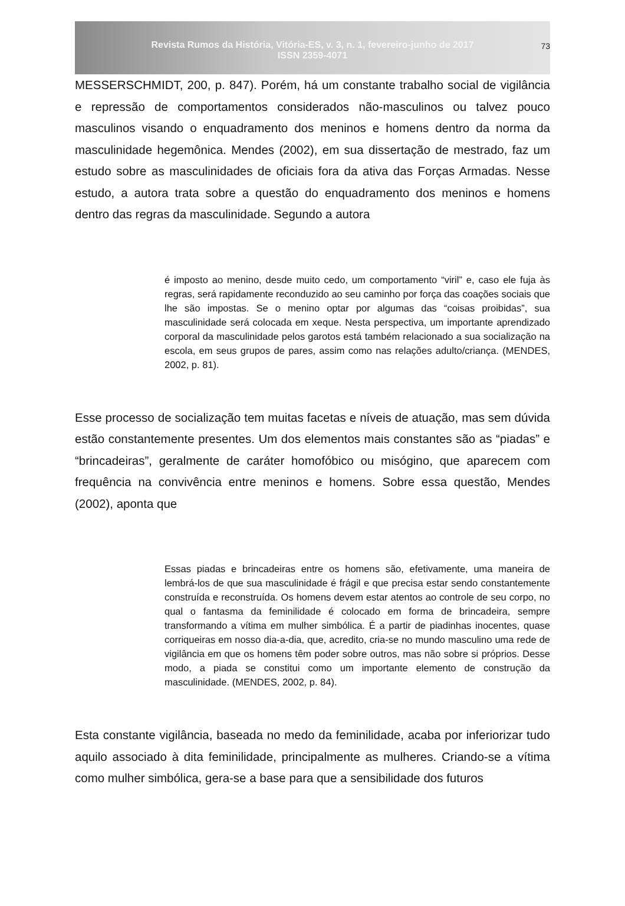Revista Rumos da História, Vitória-ES, v. 3, n. 1, fevereiro-junho de 2017
ISSN 2359-4071
73
MESSERSCHMIDT, 200, p. 847). Porém, há um constante trabalho social de vigilância e repressão de comportamentos considerados não-masculinos ou talvez pouco masculinos visando o enquadramento dos meninos e homens dentro da norma da masculinidade hegemônica. Mendes (2002), em sua dissertação de mestrado, faz um estudo sobre as masculinidades de oficiais fora da ativa das Forças Armadas. Nesse estudo, a autora trata sobre a questão do enquadramento dos meninos e homens dentro das regras da masculinidade. Segundo a autora
é imposto ao menino, desde muito cedo, um comportamento “viril” e, caso ele fuja às regras, será rapidamente reconduzido ao seu caminho por força das coações sociais que lhe são impostas. Se o menino optar por algumas das “coisas proibidas”, sua masculinidade será colocada em xeque. Nesta perspectiva, um importante aprendizado corporal da masculinidade pelos garotos está também relacionado a sua socialização na escola, em seus grupos de pares, assim como nas relações adulto/criança. (MENDES, 2002, p. 81).
Esse processo de socialização tem muitas facetas e níveis de atuação, mas sem dúvida estão constantemente presentes. Um dos elementos mais constantes são as “piadas” e “brincadeiras”, geralmente de caráter homofóbico ou misógino, que aparecem com frequência na convivência entre meninos e homens. Sobre essa questão, Mendes (2002), aponta que
Essas piadas e brincadeiras entre os homens são, efetivamente, uma maneira de lembrá-los de que sua masculinidade é frágil e que precisa estar sendo constantemente construída e reconstruída. Os homens devem estar atentos ao controle de seu corpo, no qual o fantasma da feminilidade é colocado em forma de brincadeira, sempre transformando a vítima em mulher simbólica. É a partir de piadinhas inocentes, quase corriqueiras em nosso dia-a-dia, que, acredito, cria-se no mundo masculino uma rede de vigilância em que os homens têm poder sobre outros, mas não sobre si próprios. Desse modo, a piada se constitui como um importante elemento de construção da masculinidade. (MENDES, 2002, p. 84).
Esta constante vigilância, baseada no medo da feminilidade, acaba por inferiorizar tudo aquilo associado à dita feminilidade, principalmente as mulheres. Criando-se a vítima como mulher simbólica, gera-se a base para que a sensibilidade dos futuros